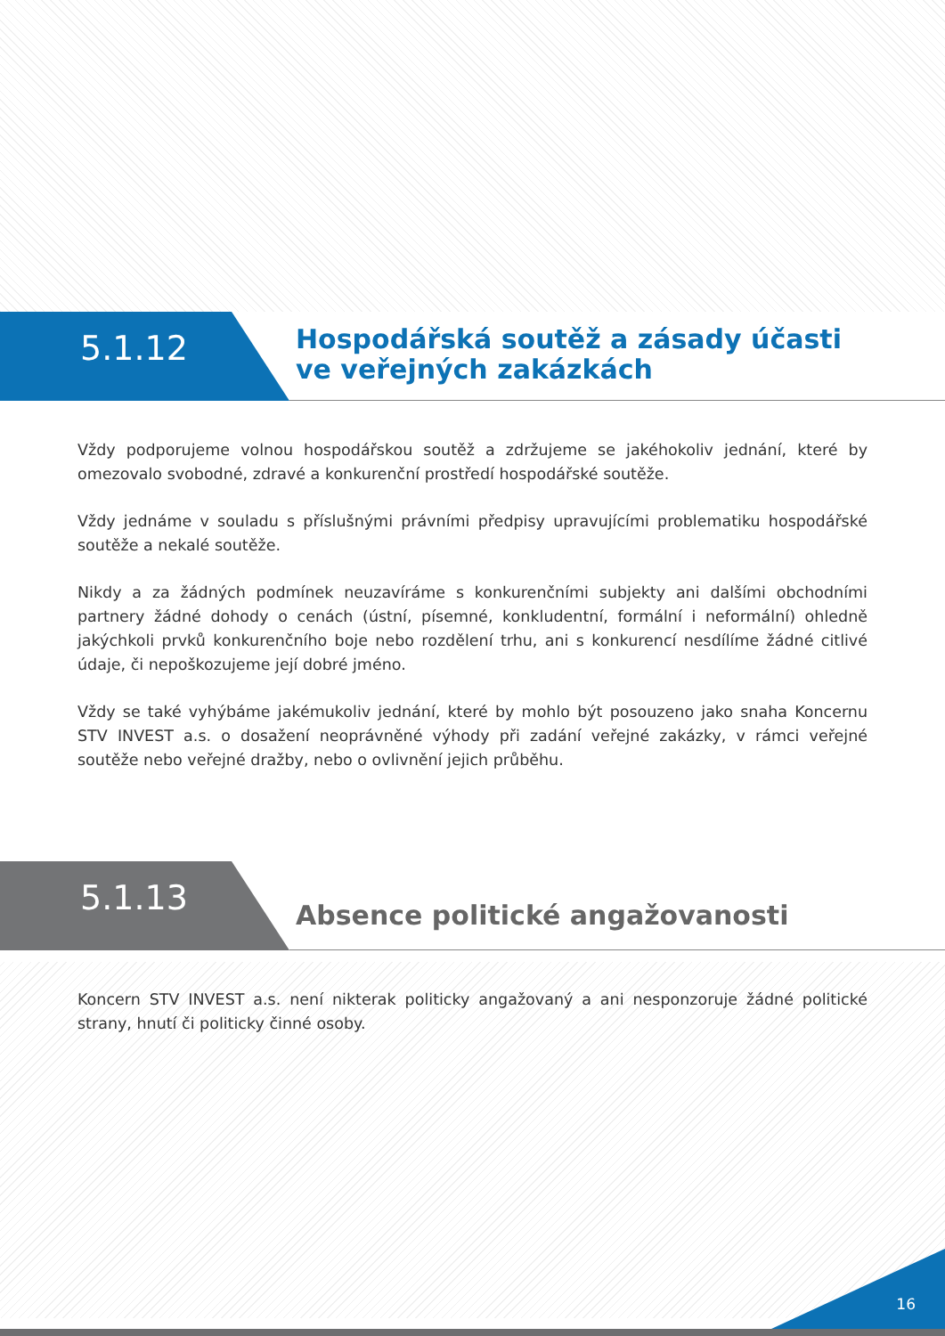5.1.12
Hospodářská soutěž a zásady účasti
ve veřejných zakázkách
Vždy podporujeme volnou hospodářskou soutěž a zdržujeme se jakéhokoliv jednání, které by omezovalo svobodné, zdravé a konkurenční prostředí hospodářské soutěže.
Vždy jednáme v souladu s příslušnými právními předpisy upravujícími problematiku hospodářské soutěže a nekalé soutěže.
Nikdy a za žádných podmínek neuzavíráme s konkurenčními subjekty ani dalšími obchodními partnery žádné dohody o cenách (ústní, písemné, konkludentní, formální i neformální) ohledně jakýchkoli prvků konkurenčního boje nebo rozdělení trhu, ani s konkurencí nesdílíme žádné citlivé údaje, či nepoškozujeme její dobré jméno.
Vždy se také vyhýbáme jakémukoliv jednání, které by mohlo být posouzeno jako snaha Koncernu STV INVEST a.s. o dosažení neoprávněné výhody při zadání veřejné zakázky, v rámci veřejné soutěže nebo veřejné dražby, nebo o ovlivnění jejich průběhu.
5.1.13
Absence politické angažovanosti
Koncern STV INVEST a.s. není nikterak politicky angažovaný a ani nesponzoruje žádné politické strany, hnutí či politicky činné osoby.
16